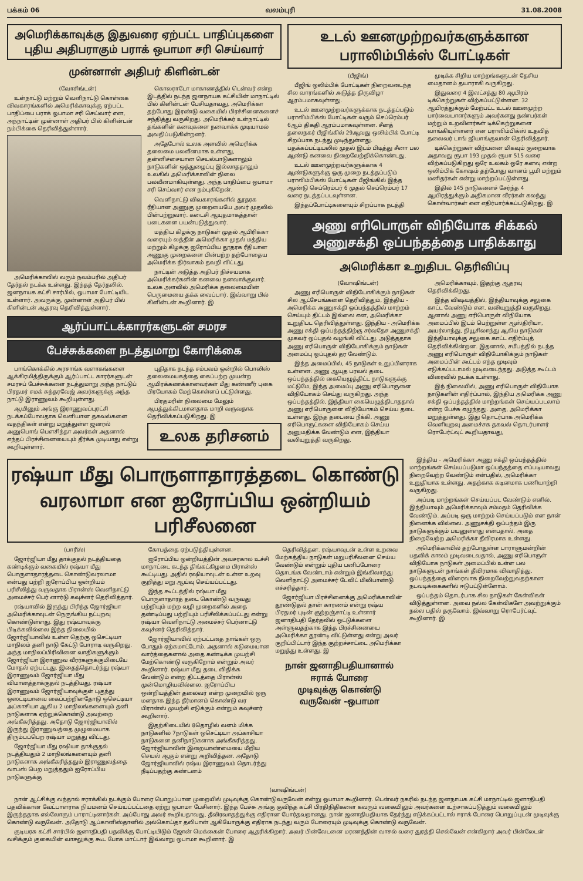பக்கம் 06 வலம்புரி 31.08.2008
அமெரிக்காவுக்கு இதுவரை ஏற்பட்ட பாதிப்புகளை
புதிய அதிபராகும் பராக் ஒபாமா சரி செய்வார்
முன்னாள் அதிபர் கிளின்டன்
(வோசிங்டன்)
உள்நாட்டு மற்றும் வெளிநாட்டு கொள்கை விவகாரங்களில் அமெரிக்காவுக்கு ஏற்பட்ட பாதிப்பை பராக் ஒபாமா சரி செய்வார் என, அந்நாட்டின் முன்னாள் அதிபர் பில் கிளின்டன் நம்பிக்கை தெரிவித்துள்ளார்.
அமெரிக்காவில் வரும் நவம்பரில் அதிபர் தேர்தல் நடக்க உள்ளது. இந்தத் தேர்தலில், ஜனநாயக கட்சி சார்பில், ஒபாமா போட்டியிட உள்ளார். அவருக்கு, முன்னாள் அதிபர் பில் கிளின்டன் ஆதரவு தெரிவித்துள்ளார்.
கொலராடோ மாகாணத்தில் டென்வர் என்ற இடத்தில் நடந்த ஜனநாயக கட்சியின் மாநாட்டில் பில் கிளின்டன் பேசியதாவது, அமெரிக்கா தற்போது இரண்டு வகையில் பிரச்சினைகளைச் சந்தித்து வருகிறது. அமெரிக்கர் உள்நாட்டில் தங்களின் கனவுகளை நனவாக்க முடியாமல் அவதிப்படுகின்றனர்.
அதேபோல் உலக அளவில் அமெரிக்க தலைமை பலவீனமாக உள்ளது, தன்னிச்சையான செயல்பாடுகளாலும் நாடுகளின் ஒத்துழைப்பு இல்லாததாலும் உலகில் அமெரிக்காவின் நிலை பலவீனமாகியுள்ளது. அந்த பாதிப்பை ஒபாமா சரி செய்வார் என நம்புகிறேன்.
வெளிநாட்டு விவகாரங்களில் தூதரக ரீதியான அணுகு முறையையே அவர் முதலில் பின்பற்றுவார். கடைசி ஆயுதமாகத்தான் படைகளை பயன்படுத்துவார்.
மத்திய கிழக்கு நாடுகள் முதல் ஆபிரிக்கா வரையும் லத்தீன் அமெரிக்கா முதல் மத்திய மற்றும் கிழக்கு ஐரோப்பிய தூதரக ரீதியான அணுகு முறைகளை பின்பற்ற தற்போதைய அமெரிக்க நிர்வாகம் தவறி விட்டது.
நாட்டின் அடுத்த அதிபர் நிச்சயமாக அமெரிக்கர்களின் கனவை நனவாக்குவார். உலக அளவில் அமெரிக்க தலைமையின் பெருமையை தக்க வைப்பார். இவ்வாறு பில் கிளின்டன் கூறினார். இ
ஆர்ப்பாட்டக்காரர்களுடன் சமரச
பேச்சுக்களை நடத்துமாறு கோரிக்கை
பாங்கொக்கில் அரசாங்க வளாகங்களை ஆக்கிரமித்திருக்கும் ஆர்ப்பாட்ட காரர்களுடன் சமரசப் பேச்சுக்களை நடத்துமாறு அந்த நாட்டுப் பிரதமர் சமக் சுந்தரவேஜ் அவர்களுக்கு அந்த நாட்டு இராணுவம் கூறியுள்ளது.
ஆயினும் அங்கு இராணுவப்புரட்சி நடக்கப்போவதாக வெளியான தகவல்களை வதந்திகள் என்று மறுத்துள்ள ஜனரல் அனுபொங் பௌசிந்தா அவர்கள் அதனால் எந்தப் பிரச்சினையையும் தீர்க்க முடியாது என்று கூறியுள்ளார்.
புதிதாக நடந்த சம்பவம் ஒன்றில் பொலிஸ் தலைமையகத்தை கைப்பற்ற முயன்ற ஆயிரக்கணக்கானவர்கள் மீது கண்ணீர் புகை பிரயோகம் மேற்கொள்ளப் பட்டுள்ளது.
பிரதமரின் நிலைமை மேலும் ஆபத்துக்கிடமானதாக மாறி வருவதாக தெரிவிக்கப்படுகிறது. இ
உலக தரிசனம்
உடல் ஊனமுற்றவர்களுக்கான
பராலிம்பிக்ஸ் போட்டிகள்
(பீஜிங்)
பீஜிங் ஒலிம்பிக் போட்டிகள் நிறைவடைந்த சில வாரங்களில் அடுத்த திருவிழா ஆரம்பமாகவுள்ளது.
உடல் ஊனமுற்றவர்களுக்காக நடத்தப்படும் பராலிம்பிக்ஸ் போட்டிகள் வரும் செப்ரெம்பர் 6ஆம் திகதி ஆரம்பமாகவுள்ளன. சீனத் தலைநகர் பீஜிங்கில் 29ஆவது ஒலிம்பிக் போட்டி சிறப்பாக நடந்து முடிந்துள்ளது. பதக்கப்பட்டியலில் முதல் இடம் பிடித்து சீனா பல ஆண்டு கனவை நிறைவேற்றிக்கொண்டது.
உடல் ஊனமுற்றவர்களுக்காக 4 ஆண்டுகளுக்கு ஒரு முறை நடத்தப்படும் பராலிம்பிக்ஸ் போட்டிகள் பீஜிங்கில் இந்த ஆண்டு செப்ரெம்பர் 6 முதல் செப்ரெம்பர் 17 வரை நடத்தப்படவுள்ளன.
இந்தப்போட்டிகளையும் சிறப்பாக நடத்தி
முடிக்க சிறிய மாற்றங்களுடன் தேசிய மைதானம் தயாராகி வருகிறது.
இதுவரை 4 இலட்சத்து 80 ஆயிரம் டிக்கெற்றுகள் விற்கப்பட்டுள்ளன. 32 ஆயிரத்துக்கும் மேற்பட்ட உடல் ஊனமுற்ற பார்வையாளர்களும் அவர்களது நண்பர்கள் மற்றும் உறவினர்கள் டிக்கெற்றுகளை வாங்கியுள்ளனர் என பராலிம்பிக்ஸ் உதவித் தலைவர் டாங் ஜியாங்குவான் தெரிவித்தார்.
டிக்கெற்றுகள் விற்பனை மிகவும் குறைவாக அதாவது ரூபா 193 முதல் ரூபா 515 வரை விற்கப்படுகிறது ஒரே உலகம் ஒரே கனவு என்ற ஒலிம்பிக் கோஷம் தற்போது வானம் பூமி மற்றும் மனிதர்கள் என்று மாற்றப்பட்டுள்ளது.
இதில் 145 நாடுகளைச் சேர்ந்த 4 ஆயிரத்துக்கும் அதிகமான வீரர்கள் கலந்து கொள்வார்கள் என எதிர்பார்க்கப்படுகிறது. இ
அணு எரிபொருள் விநியோக சிக்கல்
அணுசக்தி ஒப்பந்தத்தை பாதிக்காது
அமெரிக்கா உறுதிபட தெரிவிப்பு
(வோஷிங்டன்)
அணு எரிபொருள் விநியோகிக்கும் நாடுகள் சில ஆட்சேபங்களை தெரிவித்தும், இந்திய - அமெரிக்க அணுசக்தி ஒப்பந்தத்தில் மாற்றம் செய்யும் திட்டம் இல்லை என, அமெரிக்கா உறுதிபட தெரிவித்துள்ளது. இந்திய - அமெரிக்க அணு சக்தி ஒப்பந்தத்திற்கு சர்வதேச அணுசக்தி முகவர் ஒப்புதல் வழங்கி விட்டது. அடுத்ததாக அணு எரிபொருள் விநியோகிக்கும் நாடுகள் அமைப்பு ஒப்புதல் தர வேண்டும்.
இந்த அமைப்பில், 45 நாடுகள் உறுப்பினராக உள்ளன. அணு ஆயுத பரவல் தடை ஒப்பந்தத்தில் கையெழுத்திட்ட நாடுகளுக்கு மட்டுமே, இந்த அமைப்பு அணு எரிபொருளை விநியோகம் செய்து வருகிறது. அந்த ஒப்பந்தத்தில், இந்தியா கையெழுத்திடாததால் அணு எரிபொருளை விநியோகம் செய்ய தடை உள்ளது. இந்த தடையை நீக்கி, அணு எரிபொருட்களை விநியோகம் செய்ய அனுமதிக்க வேண்டும் என, இந்தியா வலியுறுத்தி வருகிறது.
அமெரிக்காவும், இதற்கு ஆதரவு தெரிவிக்கிறது.
இந்த விஷயத்தில், இந்தியாவுக்கு சலுகை காட்ட வேண்டும் என, வலியுறுத்தி வருகிறது. ஆனால் அணு எரிபொருள் விநியோக அமைப்பில் இடம் பெற்றுள்ள ஆஸ்திரியா, அயர்லாந்து, நியூசிலாந்து ஆகிய நாடுகள் இந்தியாவுக்கு சலுகை காட்ட எதிர்ப்புத் தெரிவிக்கின்றன. இதனால், சமீபத்தில் நடந்த அணு எரிபொருள் விநியோகிக்கும் நாடுகள் அமைப்பின் கூட்டம் எந்த முடிவும் எடுக்கப்படாமல் முடிவடைந்தது. அடுத்த கூட்டம் விரைவில் நடக்க உள்ளது.
இந் நிலையில், அணு எரிபொருள் விநியோக நாடுகளின் எதிர்ப்பால், இந்திய அமெரிக்க அணு சக்தி ஒப்பந்தத்தில் மாற்றங்கள் செய்யப்படலாம் என்ற பேச்சு எழுந்தது. அதை, அமெரிக்கா மறுத்துள்ளது. இது தொடர்பாக அமெரிக்க வெளியுறவு அமைச்சக தகவல் தொடர்பாளர் ரொபேர்ட்வுட் கூறியதாவது,
ரஷ்யா மீது பொருளாதாரத்தடை கொண்டு
வரலாமா என ஐரோப்பிய ஒன்றியம் பரிசீலனை
(பாரீஸ்)
ஜோர்ஜியா மீது தாக்குதல் நடத்தியதை கண்டிக்கும் வகையில் ரஷ்யா மீது பொருளாதாரத்தடை கொண்டுவரலாமா என்பது பற்றி ஐரோப்பிய ஒன்றியம் பரிசீலித்து வருவதாக பிரான்ஸ் வெளிநாட்டு அமைச்சர் பெர் னார்டு கவுச்னர் தெரிவித்தார்.
ரஷ்யாவில் இருந்து பிரிந்த ஜோர்ஜியா அமெரிக்காவுடன் நெருங்கிய நட்புறவு கொண்டுள்ளது. இது ரஷ்யாவுக்கு பிடிக்கவில்லை இந்த நிலையில் ஜோர்ஜியாவில் உள்ள தெற்கு ஒசெட்டியா மாநிலம் தனி நாடு கேட்டு போராடி வருகிறது. அந்த மாநிலப்பிரிவினை வாதிகளுக்கும் ஜோர்ஜியா இராணுவ வீரர்களுக்குமிடையே மோதல் ஏற்பட்டது. இதைத்தொடர்ந்து ரஷ்யா இராணுவம் ஜோர்ஜியா மீது விமானத்தாக்குதல் நடத்தியது. ரஷ்யா இராணுவம் ஜோர்ஜியாவுக்குள் புகுந்து ஒஸட்டியாவை கைப்பற்றினதோடு ஒசெட்டியா அப்காசியா ஆகிய 2 மாநிலங்களையும் தனி நாடுகளாக ஏற்றுக்கொண்டு அவற்றை அங்கீகரித்தது. அதோடு ஜோர்ஜியாவில் இருந்து இராணுவத்தை முழுமையாக திரும்பப்பெற ரஷ்யா மறுத்து விட்டது.
ஜோர்ஜியா மீது ரஷியா தாக்குதல் நடத்தியதும் 2 மாநிலங்களையும் தனி நாடுகளாக அங்கீகரித்ததும் இராணுவத்தை வாபஸ் பெற மறுத்ததும் ஐரோப்பிய நாடுகளுக்கு
கோபத்தை ஏற்படுத்தியுள்ளன.
ஐரோப்பிய ஒன்றியத்தின் அவசரகால உச்சி மாநாட்டை கடந்த திங்கட்கிழமை பிரான்ஸ் கூட்டியது. அதில் ரஷியாவுடன் உள்ள உறவு குறித்து மறு ஆய்வு செய்யப்பட்டது.
இந்த கூட்டத்தில் ரஷ்யா மீது பொருளாதாரத் தடை கொண்டு வருவது பற்றியும் மற்ற வழி முறைகளில் அதை தண்டிப்பது பற்றியும் பரிசீலிக்கப்பட்டது என்று ரஷ்யா வெளிநாட்டு அமைச்சர் பெர்னாட்டு கவுச்னர் தெரிவித்தார்.
ஜோர்ஜியாவில் ஏற்பட்டதை நாங்கள் ஒரு போதும் ஏற்கமாட்டோம். அதனால் கடுமையான வார்த்தைகளால் அதை கண்டிக்க முயற்சி மேற்கொண்டு வருகிறோம் என்றும் அவர் கூறினார். ரஷ்யா மீது தடை விதிக்க வேண்டும் என்ற திட்டத்தை பிரான்ஸ் முன்மொழியவில்லை. ஐரோப்பிய ஒன்றியத்தின் தலைவர் என்ற முறையில் ஒரு மனதாக இந்த தீர்மானம் கொண்டு வர பிரான்ஸ் முயற்சி எடுக்கும் என்றும் கவுச்னர் கூறினார்.
இதற்கிடையில் 8தொழில் வளம் மிக்க நாடுகளில் 7நாடுகள் ஒசெட்டியா அப்காசியா நாடுகளை தனிநாடுகளாக அங்கீகரித்தது. ஜோர்ஜியாவின் இறையாண்மையை மீறிய செயல் ஆகும் என்று அறிவித்தன. அதோடு ஜோர்ஜியாவில் ரஷ்ய இராணுவம் தொடர்ந்து நீடிப்பதற்கு கண்டனம்
தெரிவித்தன. ரஷ்யாவுடன் உள்ள உறவை மேற்கத்திய நாடுகள் மறுபரிசீலனை செய்ய வேண்டும் என்றும் புதிய பனிப்போரை தொடங்க வேண்டாம் என்றும் இங்கிலாந்து வெளிநாட்டு அமைச்சர் டேவிட் மிலிபாண்டு எச்சரித்தார்.
ஜோர்ஜியா பிரச்சினைக்கு அமெரிக்காவின் தூண்டுதல் தான் காரணம் என்று ரஷ்ய பிரதமர் புடின் குற்றஞ்சாட்டி உள்ளார் ஜனாதிபதி தேர்தலில் ஒட்டுக்களை அள்ளுவதற்காக இந்த பிரச்சினையை அமெரிக்கா தூண்டி விட்டுள்ளது என்று அவர் குறிப்பிட்டார் இந்த குற்றச்சாட்டை அமெரிக்கா மறுத்து உள்ளது. இ
நான் ஜனாதிபதியானால் ஈராக் போரை
முடிவுக்கு கொண்டு வருவேன் -ஒபாமா
இந்திய - அமெரிக்கா அணு சக்தி ஒப்பந்தத்தில் மாற்றங்கள் செய்யப்படுமா ஒப்பந்தத்தை எப்படியாவது நிறைவேற்ற வேண்டும் என்பதில், அமெரிக்கா உறுதியாக உள்ளது. அதற்காக கடினமாக பணியாற்றி வருகிறது.
அப்படி மாற்றங்கள் செய்யப்பட வேண்டும் எனில், இந்தியாவும் அமெரிக்காவும் சம்மதம் தெரிவிக்க வேண்டும். அப்படி ஒரு மாற்றம் செய்யப்படும் என நான் நினைக்க வில்லை. அணுசக்தி ஒப்பந்தம் இரு நாடுகளுக்கும் பயனுள்ளது என்பதால், அதை நிறைவேற்ற அமெரிக்கா தீவிரமாக உள்ளது.
அமெரிக்காவில் தற்போதுள்ள பாராளுமன்றின் பதவிக் காலம் முடிவடைவதால், அணு எரிபொருள் விநியோக நாடுகள் அமைப்பில் உள்ள பல நாடுகளுடன் நாங்கள் தீவிரமாக விவாதித்து, ஒப்பந்தத்தை விரைவாக நிறைவேற்றுவதற்கான நடவடிக்கைகளில் ஈடுபட்டுள்ளோம்.
ஒப்பந்தம் தொடர்பாக சில நாடுகள் கேள்விகள் விடுத்துள்ளன. அவை நல்ல கேள்விகளே அவற்றுக்கும் நல்ல பதில் தருவோம். இவ்வாறு ரொபேர்ட்வுட் கூறினார். இ
(வாஷிங்டன்)
நான் ஆட்சிக்கு வந்தால் ஈராக்கில் நடக்கும் போரை பொறுப்பான முறையில் முடிவுக்கு கொண்டுவருவேன் என்று ஒபாமா கூறினார். டென்வர் நகரில் நடந்த ஜனநாயக கட்சி மாநாட்டில் ஜனாதிபதி பதவிக்கான வேட்பாளராக நியமனம் செய்யப்பட்டதை ஏற்று ஒபாமா பேசினார். இந்த பேச்சு அங்கு குவிந்த கட்சி பிரதிநிதிகளை கவரும் வகையிலும் அவர்களை உற்சாகப்படுத்தும் வகையிலும் இருந்ததாக எல்லோரும் பாராட்டினார்கள். அப்போது அவர் கூறியதாவது, தீவிரவாதத்துக்கு எதிரான போர்தவறானது. நான் ஜனாதிபதியாக தேர்ந்து எடுக்கப்பட்டால் ஈராக் போரை பொறுப்புடன் முடிவுக்கு கொண்டு வருவேன். அதோடு ஆப்கானிஸ்தானில் அல்கொய்தா தலிபான் ஆகியோருக்கு எதிராக நடந்து வரும் போரையும் முடிவுக்கு கொண்டு வருவேன்.
குடியரசு கட்சி சார்பில் ஜனாதிபதி பதவிக்கு போட்டியிடும் ஜோன் மெக்கைன் போரை ஆதரிக்கிறார். அவர் பின்லேடனை மரணத்தின் வாசல் வரை துரத்தி செல்வேன் என்கிறார் அவர் பின்லேடன் வசிக்கும் குகையின் வாசலுக்கு கூட போக மாட்டார் இவ்வாறு ஒபாமா கூறினார். இ